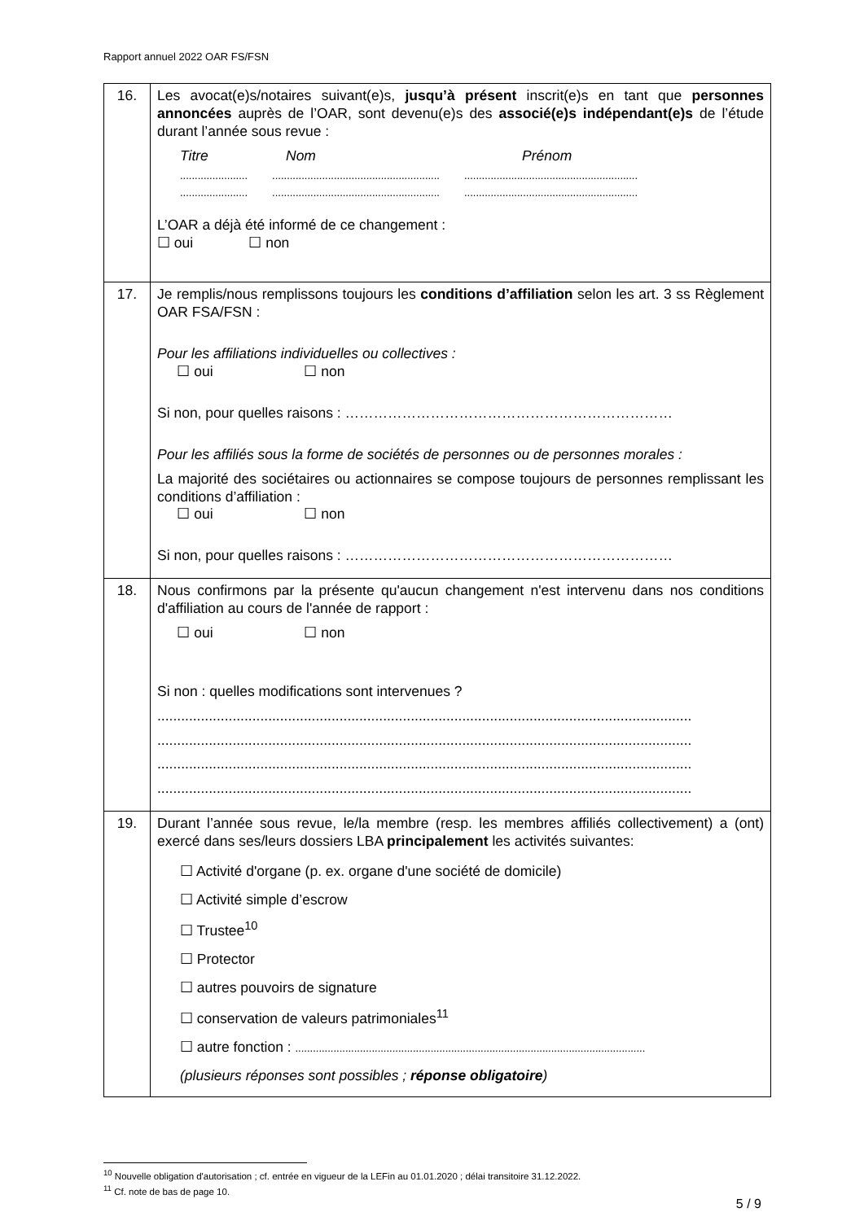Rapport annuel 2022 OAR FS/FSN
| 16. | Les avocat(e)s/notaires suivant(e)s, jusqu’à présent inscrit(e)s en tant que personnes annoncées auprès de l’OAR, sont devenu(e)s des associé(e)s indépendant(e)s de l’étude durant l’année sous revue : Titre Nom Prénom ....................... ......................................................... ........................................................... ....................... ......................................................... ........................................................... L’OAR a déjà été informé de ce changement : ☐ oui ☐ non |
| 17. | Je remplis/nous remplissons toujours les conditions d’affiliation selon les art. 3 ss Règlement OAR FSA/FSN : Pour les affiliations individuelles ou collectives : ☐ oui ☐ non Si non, pour quelles raisons : …………………………………………………………… Pour les affiliés sous la forme de sociétés de personnes ou de personnes morales : La majorité des sociétaires ou actionnaires se compose toujours de personnes remplissant les conditions d’affiliation : ☐ oui ☐ non Si non, pour quelles raisons : …………………………………………………………… |
| 18. | Nous confirmons par la présente qu'aucun changement n'est intervenu dans nos conditions d'affiliation au cours de l'année de rapport : ☐ oui ☐ non Si non : quelles modifications sont intervenues ? ....................................................................................................................................... ....................................................................................................................................... ....................................................................................................................................... ....................................................................................................................................... |
| 19. | Durant l’année sous revue, le/la membre (resp. les membres affiliés collectivement) a (ont) exercé dans ses/leurs dossiers LBA principalement les activités suivantes: ☐ Activité d'organe (p. ex. organe d'une société de domicile) ☐ Activité simple d’escrow ☐ Trustee<sup>10</sup> ☐ Protector ☐ autres pouvoirs de signature ☐ conservation de valeurs patrimoniales<sup>11</sup> ☐ autre fonction : ....................................................................................................................... (plusieurs réponses sont possibles ; réponse obligatoire ) |
<sup>10</sup> Nouvelle obligation d'autorisation ; cf. entrée en vigueur de la LEFin au 01.01.2020 ; délai transitoire 31.12.2022.
<sup>11</sup> Cf. note de bas de page 10.
5 / 9